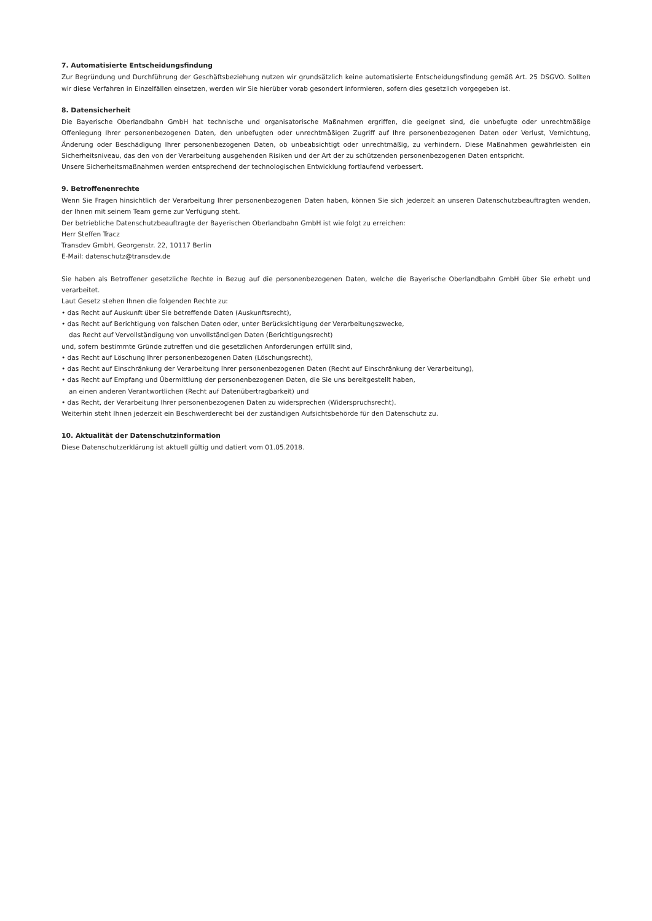7. Automatisierte Entscheidungsfindung
Zur Begründung und Durchführung der Geschäftsbeziehung nutzen wir grundsätzlich keine automatisierte Entscheidungsfindung gemäß Art. 25 DSGVO. Sollten wir diese Verfahren in Einzelfällen einsetzen, werden wir Sie hierüber vorab gesondert informieren, sofern dies gesetzlich vorgegeben ist.
8. Datensicherheit
Die Bayerische Oberlandbahn GmbH hat technische und organisatorische Maßnahmen ergriffen, die geeignet sind, die unbefugte oder unrechtmäßige Offenlegung Ihrer personenbezogenen Daten, den unbefugten oder unrechtmäßigen Zugriff auf Ihre personenbezogenen Daten oder Verlust, Vernichtung, Änderung oder Beschädigung Ihrer personenbezogenen Daten, ob unbeabsichtigt oder unrechtmäßig, zu verhindern. Diese Maßnahmen gewährleisten ein Sicherheitsniveau, das den von der Verarbeitung ausgehenden Risiken und der Art der zu schützenden personenbezogenen Daten entspricht.
Unsere Sicherheitsmaßnahmen werden entsprechend der technologischen Entwicklung fortlaufend verbessert.
9. Betroffenenrechte
Wenn Sie Fragen hinsichtlich der Verarbeitung Ihrer personenbezogenen Daten haben, können Sie sich jederzeit an unseren Datenschutzbeauftragten wenden, der Ihnen mit seinem Team gerne zur Verfügung steht.
Der betriebliche Datenschutzbeauftragte der Bayerischen Oberlandbahn GmbH ist wie folgt zu erreichen:
Herr Steffen Tracz
Transdev GmbH, Georgenstr. 22, 10117 Berlin
E-Mail: datenschutz@transdev.de
Sie haben als Betroffener gesetzliche Rechte in Bezug auf die personenbezogenen Daten, welche die Bayerische Oberlandbahn GmbH über Sie erhebt und verarbeitet.
Laut Gesetz stehen Ihnen die folgenden Rechte zu:
• das Recht auf Auskunft über Sie betreffende Daten (Auskunftsrecht),
• das Recht auf Berichtigung von falschen Daten oder, unter Berücksichtigung der Verarbeitungszwecke,
das Recht auf Vervollständigung von unvollständigen Daten (Berichtigungsrecht)
und, sofern bestimmte Gründe zutreffen und die gesetzlichen Anforderungen erfüllt sind,
• das Recht auf Löschung Ihrer personenbezogenen Daten (Löschungsrecht),
• das Recht auf Einschränkung der Verarbeitung Ihrer personenbezogenen Daten (Recht auf Einschränkung der Verarbeitung),
• das Recht auf Empfang und Übermittlung der personenbezogenen Daten, die Sie uns bereitgestellt haben,
an einen anderen Verantwortlichen (Recht auf Datenübertragbarkeit) und
• das Recht, der Verarbeitung Ihrer personenbezogenen Daten zu widersprechen (Widerspruchsrecht).
Weiterhin steht Ihnen jederzeit ein Beschwerderecht bei der zuständigen Aufsichtsbehörde für den Datenschutz zu.
10. Aktualität der Datenschutzinformation
Diese Datenschutzerklärung ist aktuell gültig und datiert vom 01.05.2018.